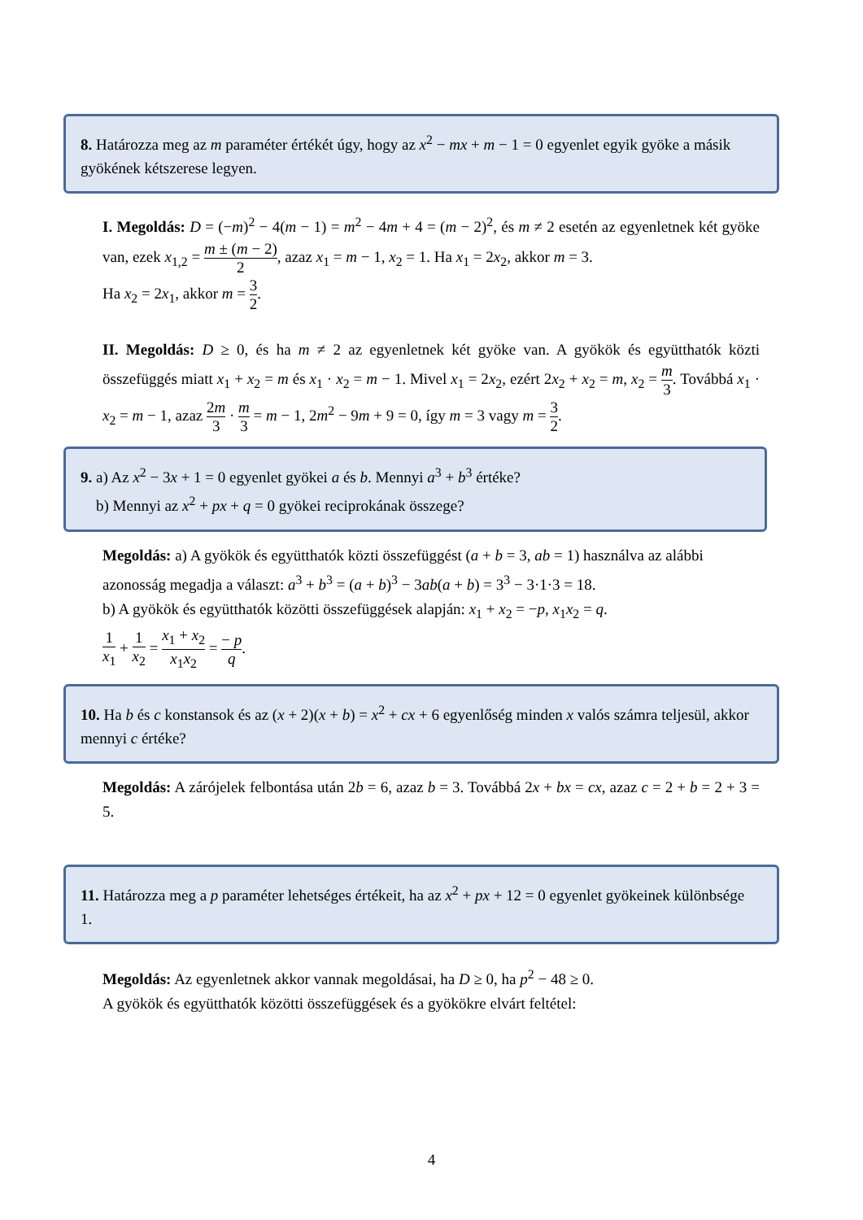8. Határozza meg az m paraméter értékét úgy, hogy az x<sup>2</sup> − mx + m − 1 = 0 egyenlet egyik gyöke a másik gyökének kétszerese legyen.
I. Megoldás: D = (−m)<sup>2</sup> − 4(m − 1) = m<sup>2</sup> − 4m + 4 = (m − 2)<sup>2</sup>, és m ≠ 2 esetén az egyenletnek két gyöke van, ezek x<sub>1,2</sub> = m ± (m − 2) 2, azaz x<sub>1</sub> = m − 1, x<sub>2</sub> = 1. Ha x<sub>1</sub> = 2x<sub>2</sub>, akkor m = 3.
Ha x<sub>2</sub> = 2x<sub>1</sub>, akkor m = 3 2.
II. Megoldás: D ≥ 0, és ha m ≠ 2 az egyenletnek két gyöke van. A gyökök és együtthatók közti összefüggés miatt x<sub>1</sub> + x<sub>2</sub> = m és x<sub>1</sub> · x<sub>2</sub> = m − 1. Mivel x<sub>1</sub> = 2x<sub>2</sub>, ezért 2x<sub>2</sub> + x<sub>2</sub> = m, x<sub>2</sub> = m 3. Továbbá x<sub>1</sub> · x<sub>2</sub> = m − 1, azaz 2m 3 · m 3 = m − 1, 2m<sup>2</sup> − 9m + 9 = 0, így m = 3 vagy m = 3 2.
9. a) Az x<sup>2</sup> − 3x + 1 = 0 egyenlet gyökei a és b. Mennyi a<sup>3</sup> + b<sup>3</sup> értéke?
b) Mennyi az x<sup>2</sup> + px + q = 0 gyökei reciprokának összege?
Megoldás: a) A gyökök és együtthatók közti összefüggést (a + b = 3, ab = 1) használva az alábbi azonosság megadja a választ: a<sup>3</sup> + b<sup>3</sup> = (a + b)<sup>3</sup> − 3ab(a + b) = 3<sup>3</sup> − 3·1·3 = 18.
b) A gyökök és együtthatók közötti összefüggések alapján: x<sub>1</sub> + x<sub>2</sub> = −p, x<sub>1</sub>x<sub>2</sub> = q.
1 x<sub>1</sub> + 1 x<sub>2</sub> = x<sub>1</sub> + x<sub>2</sub> x<sub>1</sub>x<sub>2</sub> = − p q.
10. Ha b és c konstansok és az (x + 2)(x + b) = x<sup>2</sup> + cx + 6 egyenlőség minden x valós számra teljesül, akkor mennyi c értéke?
Megoldás: A zárójelek felbontása után 2b = 6, azaz b = 3. Továbbá 2x + bx = cx, azaz c = 2 + b = 2 + 3 = 5.
11. Határozza meg a p paraméter lehetséges értékeit, ha az x<sup>2</sup> + px + 12 = 0 egyenlet gyökeinek különbsége 1.
Megoldás: Az egyenletnek akkor vannak megoldásai, ha D ≥ 0, ha p<sup>2</sup> − 48 ≥ 0.
A gyökök és együtthatók közötti összefüggések és a gyökökre elvárt feltétel:
4